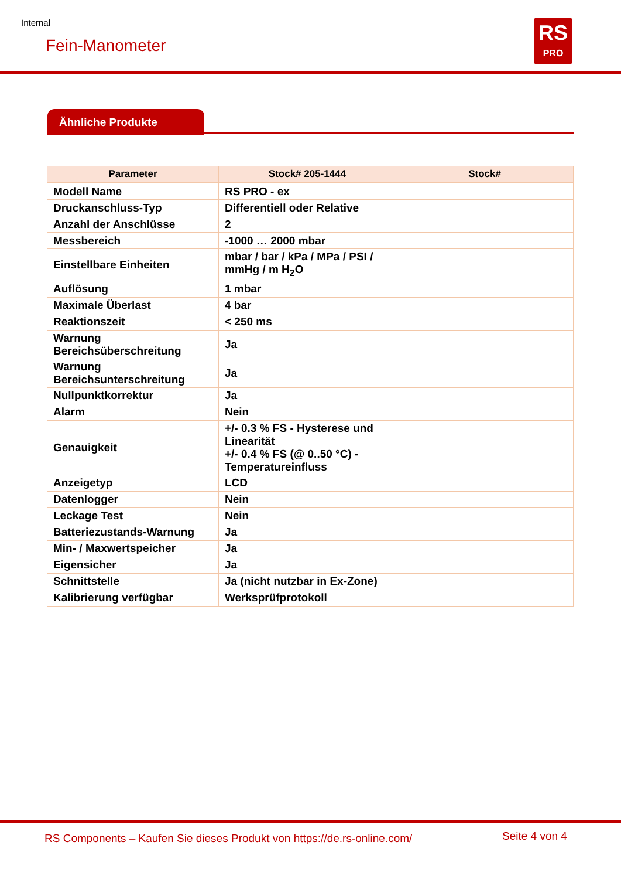Internal
Fein-Manometer
RS
PRO
Ähnliche Produkte
| Parameter | Stock# 205-1444 | Stock# |
| --- | --- | --- |
| Modell Name | RS PRO - ex | |
| Druckanschluss-Typ | Differentiell oder Relative | |
| Anzahl der Anschlüsse | 2 | |
| Messbereich | -1000 … 2000 mbar | |
| Einstellbare Einheiten | mbar / bar / kPa / MPa / PSI / mmHg / m H<sub>2</sub>O | |
| Auflösung | 1 mbar | |
| Maximale Überlast | 4 bar | |
| Reaktionszeit | < 250 ms | |
| Warnung Bereichsüberschreitung | Ja | |
| Warnung Bereichsunterschreitung | Ja | |
| Nullpunktkorrektur | Ja | |
| Alarm | Nein | |
| Genauigkeit | +/- 0.3 % FS - Hysterese und Linearität +/- 0.4 % FS (@ 0..50 °C) - Temperatureinfluss | |
| Anzeigetyp | LCD | |
| Datenlogger | Nein | |
| Leckage Test | Nein | |
| Batteriezustands-Warnung | Ja | |
| Min- / Maxwertspeicher | Ja | |
| Eigensicher | Ja | |
| Schnittstelle | Ja (nicht nutzbar in Ex-Zone) | |
| Kalibrierung verfügbar | Werksprüfprotokoll | |
RS Components – Kaufen Sie dieses Produkt von https://de.rs-online.com/
Seite 4 von 4